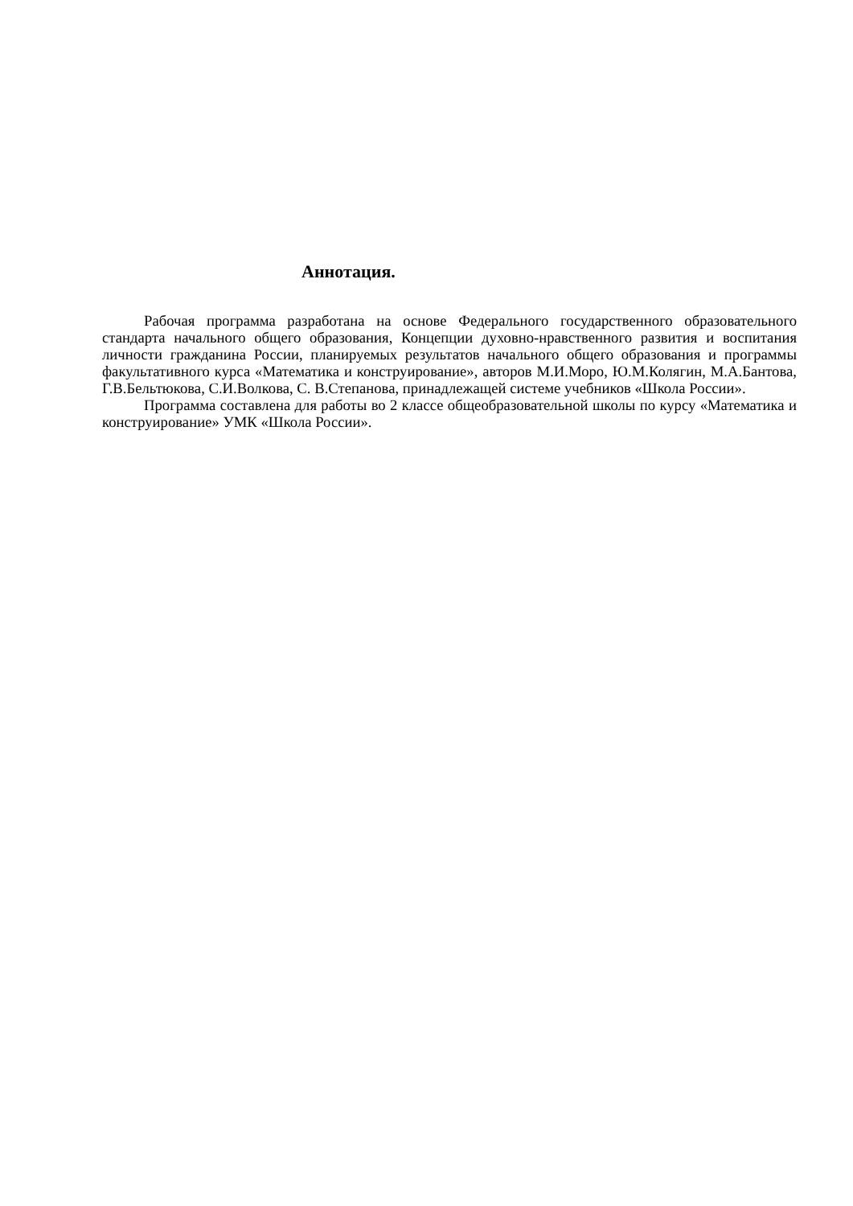Аннотация.
Рабочая программа разработана на основе Федерального государственного образовательного стандарта начального общего образования, Концепции духовно-нравственного развития и воспитания личности гражданина России, планируемых результатов начального общего образования и программы факультативного курса «Математика и конструирование», авторов М.И.Моро, Ю.М.Колягин, М.А.Бантова, Г.В.Бельтюкова, С.И.Волкова, С. В.Степанова, принадлежащей системе учебников «Школа России».
Программа составлена для работы во 2 классе общеобразовательной школы по курсу «Математика и конструирование» УМК «Школа России».